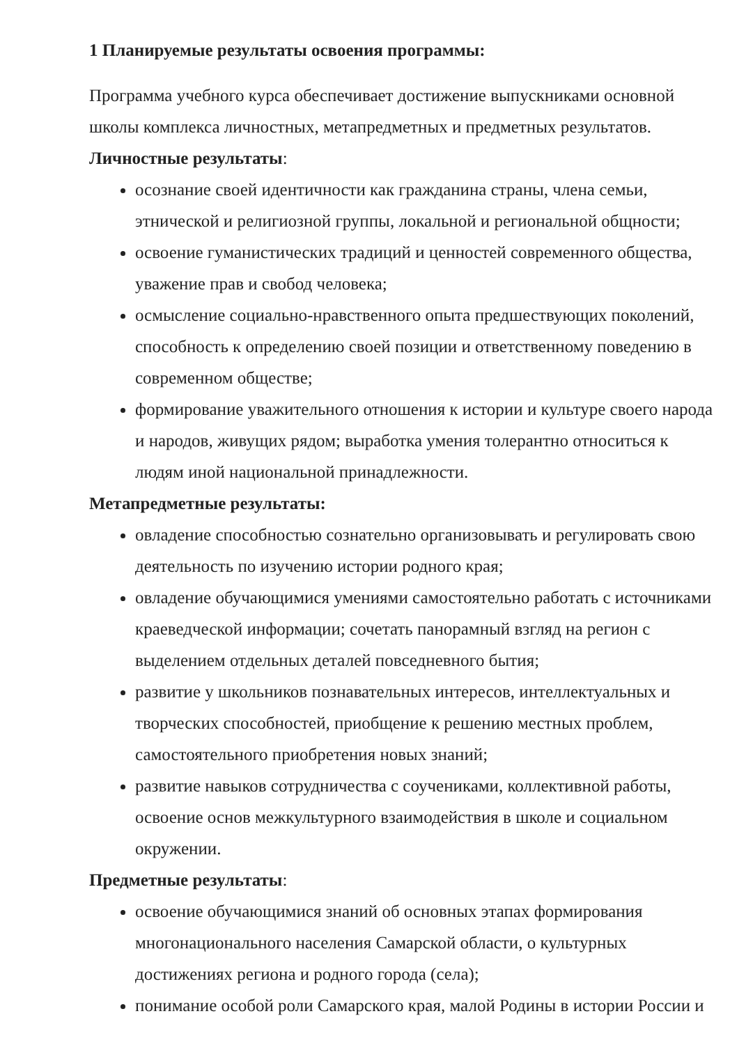1 Планируемые результаты освоения программы:
Программа учебного курса обеспечивает достижение выпускниками основной школы комплекса личностных, метапредметных и предметных результатов.
Личностные результаты:
осознание своей идентичности как гражданина страны, члена семьи, этнической и религиозной группы, локальной и региональной общности;
освоение гуманистических традиций и ценностей современного общества, уважение прав и свобод человека;
осмысление социально-нравственного опыта предшествующих поколений, способность к определению своей позиции и ответственному поведению в современном обществе;
формирование уважительного отношения к истории и культуре своего народа и народов, живущих рядом; выработка умения толерантно относиться к людям иной национальной принадлежности.
Метапредметные результаты:
овладение способностью сознательно организовывать и регулировать свою деятельность по изучению истории родного края;
овладение обучающимися умениями самостоятельно работать с источниками краеведческой информации; сочетать панорамный взгляд на регион с выделением отдельных деталей повседневного бытия;
развитие у школьников познавательных интересов, интеллектуальных и творческих способностей, приобщение к решению местных проблем, самостоятельного приобретения новых знаний;
развитие навыков сотрудничества с соучениками, коллективной работы, освоение основ межкультурного взаимодействия в школе и социальном окружении.
Предметные результаты:
освоение обучающимися знаний об основных этапах формирования многонационального населения Самарской области, о культурных достижениях региона и родного города (села);
понимание особой роли Самарского края, малой Родины в истории России и